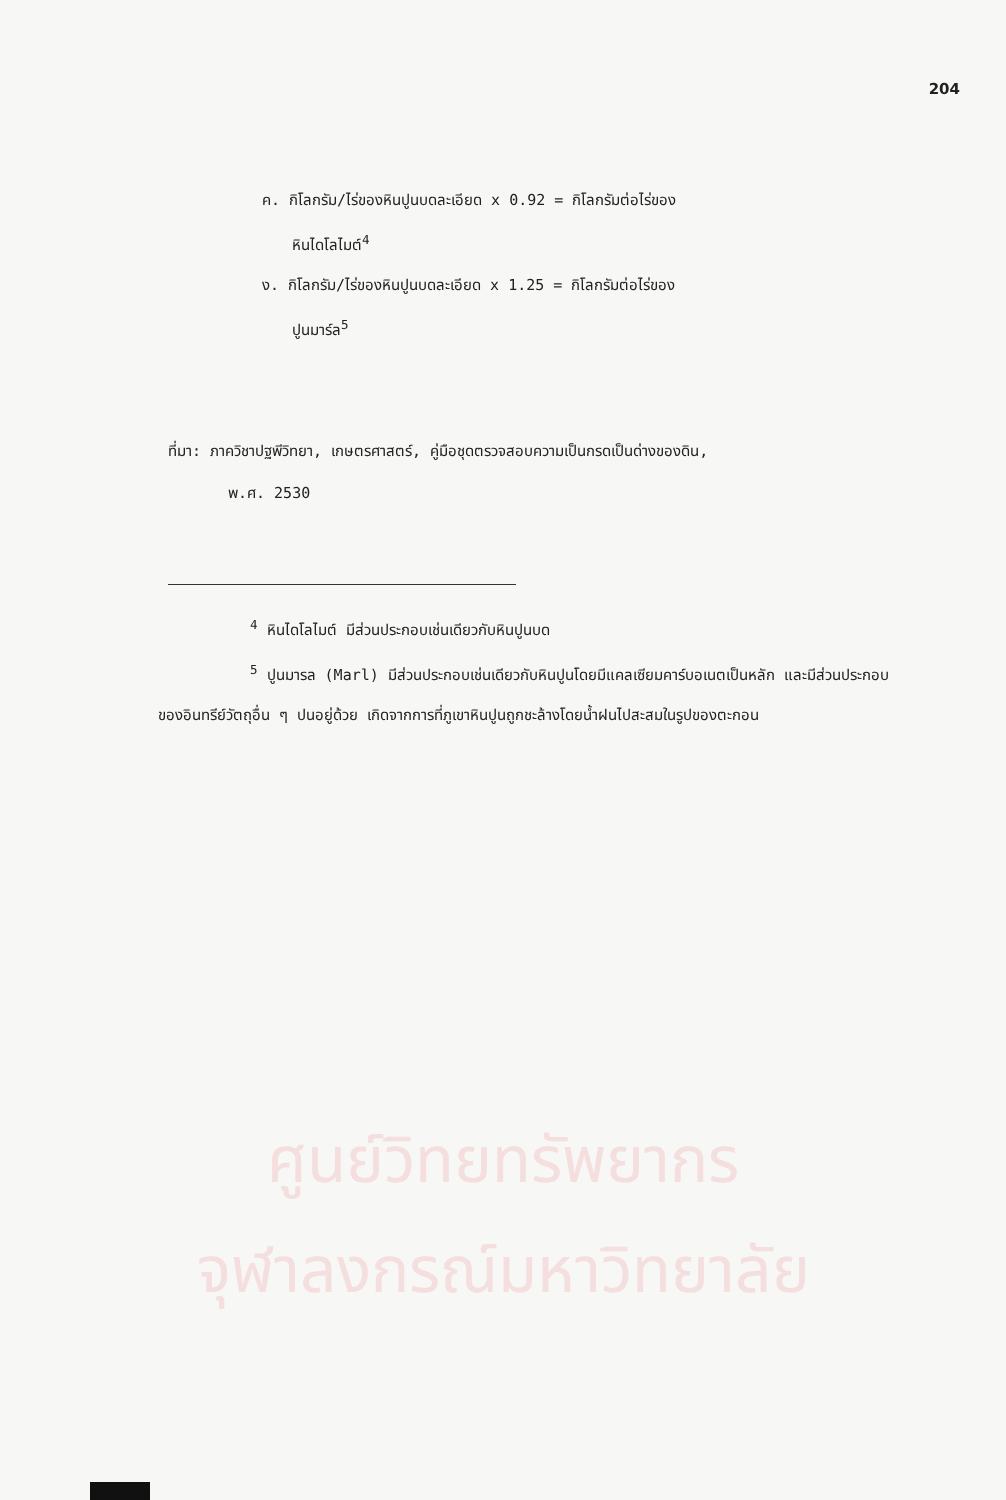204
ค. กิโลกรัม/ไร่ของหินปูนบดละเอียด x 0.92 = กิโลกรัมต่อไร่ของ
หินไดโลไมต์<sup>4</sup>
ง. กิโลกรัม/ไร่ของหินปูนบดละเอียด x 1.25 = กิโลกรัมต่อไร่ของ
ปูนมาร์ล<sup>5</sup>
ที่มา: ภาควิชาปฐพีวิทยา, เกษตรศาสตร์, คู่มือชุดตรวจสอบความเป็นกรดเป็นด่างของดิน,
พ.ศ. 2530
<sup>4</sup> หินไดโลไมต์ มีส่วนประกอบเช่นเดียวกับหินปูนบด
<sup>5</sup> ปูนมารล (Marl) มีส่วนประกอบเช่นเดียวกับหินปูนโดยมีแคลเซียมคาร์บอเนตเป็นหลัก และมีส่วนประกอบของอินทรีย์วัตถุอื่น ๆ ปนอยู่ด้วย เกิดจากการที่ภูเขาหินปูนถูกชะล้างโดยน้ำฝนไปสะสมในรูปของตะกอน
ศูนย์วิทยทรัพยากร
จุฬาลงกรณ์มหาวิทยาลัย